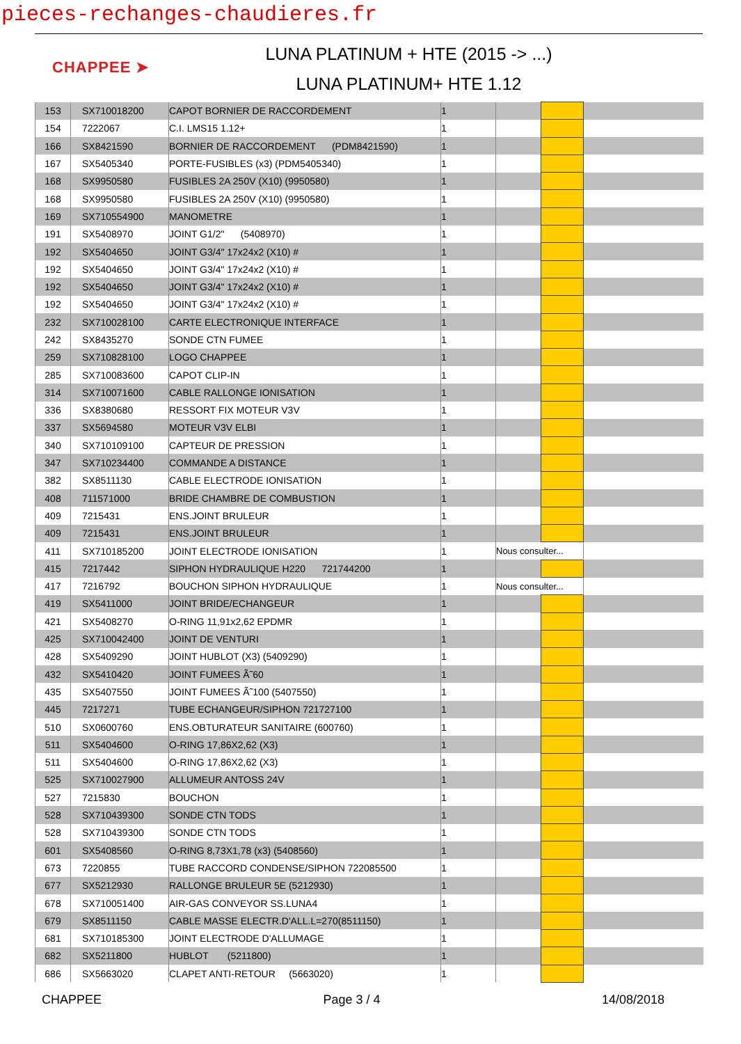pieces-rechanges-chaudieres.fr
CHAPPEE ➤
LUNA PLATINUM + HTE (2015 -> ...)
LUNA PLATINUM+ HTE 1.12
| 153 | SX710018200 | CAPOT BORNIER DE RACCORDEMENT | 1 | | | |
| 154 | 7222067 | C.I. LMS15 1.12+ | 1 | | | |
| 166 | SX8421590 | BORNIER DE RACCORDEMENT (PDM8421590) | 1 | | | |
| 167 | SX5405340 | PORTE-FUSIBLES (x3) (PDM5405340) | 1 | | | |
| 168 | SX9950580 | FUSIBLES 2A 250V (X10) (9950580) | 1 | | | |
| 168 | SX9950580 | FUSIBLES 2A 250V (X10) (9950580) | 1 | | | |
| 169 | SX710554900 | MANOMETRE | 1 | | | |
| 191 | SX5408970 | JOINT G1/2" (5408970) | 1 | | | |
| 192 | SX5404650 | JOINT G3/4" 17x24x2 (X10) # | 1 | | | |
| 192 | SX5404650 | JOINT G3/4" 17x24x2 (X10) # | 1 | | | |
| 192 | SX5404650 | JOINT G3/4" 17x24x2 (X10) # | 1 | | | |
| 192 | SX5404650 | JOINT G3/4" 17x24x2 (X10) # | 1 | | | |
| 232 | SX710028100 | CARTE ELECTRONIQUE INTERFACE | 1 | | | |
| 242 | SX8435270 | SONDE CTN FUMEE | 1 | | | |
| 259 | SX710828100 | LOGO CHAPPEE | 1 | | | |
| 285 | SX710083600 | CAPOT CLIP-IN | 1 | | | |
| 314 | SX710071600 | CABLE RALLONGE IONISATION | 1 | | | |
| 336 | SX8380680 | RESSORT FIX MOTEUR V3V | 1 | | | |
| 337 | SX5694580 | MOTEUR V3V ELBI | 1 | | | |
| 340 | SX710109100 | CAPTEUR DE PRESSION | 1 | | | |
| 347 | SX710234400 | COMMANDE A DISTANCE | 1 | | | |
| 382 | SX8511130 | CABLE ELECTRODE IONISATION | 1 | | | |
| 408 | 711571000 | BRIDE CHAMBRE DE COMBUSTION | 1 | | | |
| 409 | 7215431 | ENS.JOINT BRULEUR | 1 | | | |
| 409 | 7215431 | ENS.JOINT BRULEUR | 1 | | | |
| 411 | SX710185200 | JOINT ELECTRODE IONISATION | 1 | Nous consulter... | | |
| 415 | 7217442 | SIPHON HYDRAULIQUE H220 721744200 | 1 | | | |
| 417 | 7216792 | BOUCHON SIPHON HYDRAULIQUE | 1 | Nous consulter... | | |
| 419 | SX5411000 | JOINT BRIDE/ECHANGEUR | 1 | | | |
| 421 | SX5408270 | O-RING 11,91x2,62 EPDMR | 1 | | | |
| 425 | SX710042400 | JOINT DE VENTURI | 1 | | | |
| 428 | SX5409290 | JOINT HUBLOT (X3) (5409290) | 1 | | | |
| 432 | SX5410420 | JOINT FUMEES Ã˜60 | 1 | | | |
| 435 | SX5407550 | JOINT FUMEES Ã˜100 (5407550) | 1 | | | |
| 445 | 7217271 | TUBE ECHANGEUR/SIPHON 721727100 | 1 | | | |
| 510 | SX0600760 | ENS.OBTURATEUR SANITAIRE (600760) | 1 | | | |
| 511 | SX5404600 | O-RING 17,86X2,62 (X3) | 1 | | | |
| 511 | SX5404600 | O-RING 17,86X2,62 (X3) | 1 | | | |
| 525 | SX710027900 | ALLUMEUR ANTOSS 24V | 1 | | | |
| 527 | 7215830 | BOUCHON | 1 | | | |
| 528 | SX710439300 | SONDE CTN TODS | 1 | | | |
| 528 | SX710439300 | SONDE CTN TODS | 1 | | | |
| 601 | SX5408560 | O-RING 8,73X1,78 (x3) (5408560) | 1 | | | |
| 673 | 7220855 | TUBE RACCORD CONDENSE/SIPHON 722085500 | 1 | | | |
| 677 | SX5212930 | RALLONGE BRULEUR 5E (5212930) | 1 | | | |
| 678 | SX710051400 | AIR-GAS CONVEYOR SS.LUNA4 | 1 | | | |
| 679 | SX8511150 | CABLE MASSE ELECTR.D'ALL.L=270(8511150) | 1 | | | |
| 681 | SX710185300 | JOINT ELECTRODE D'ALLUMAGE | 1 | | | |
| 682 | SX5211800 | HUBLOT (5211800) | 1 | | | |
| 686 | SX5663020 | CLAPET ANTI-RETOUR (5663020) | 1 | | | |
CHAPPEE Page 3 / 4 14/08/2018